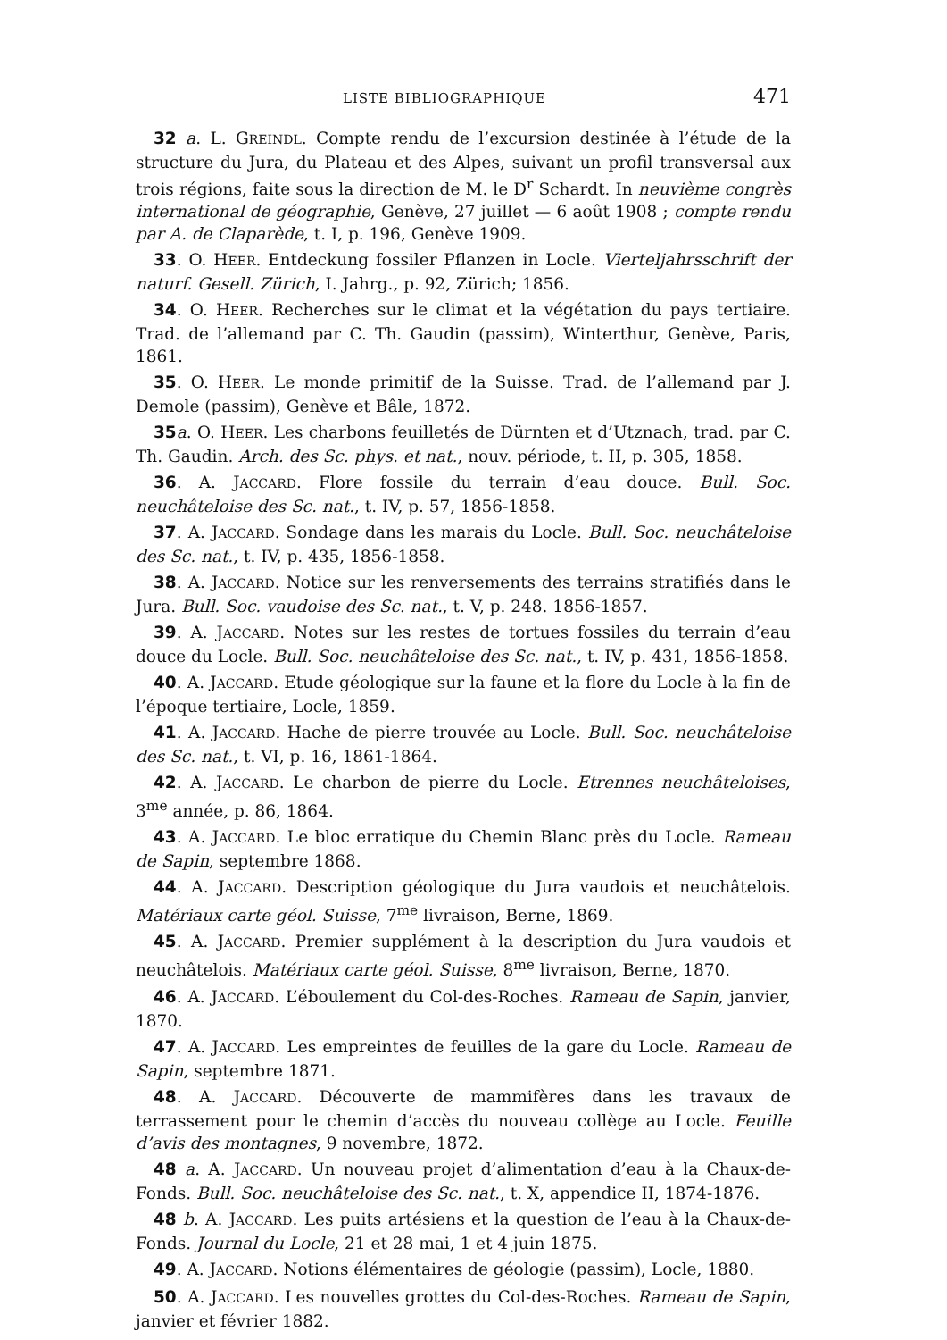LISTE BIBLIOGRAPHIQUE 471
32 a. L. GREINDL. Compte rendu de l’excursion destinée à l’étude de la structure du Jura, du Plateau et des Alpes, suivant un profil transversal aux trois régions, faite sous la direction de M. le D<sup>r</sup> Schardt. In neuvième congrès international de géographie, Genève, 27 juillet — 6 août 1908 ; compte rendu par A. de Claparède, t. I, p. 196, Genève 1909.
33. O. HEER. Entdeckung fossiler Pflanzen in Locle. Vierteljahrsschrift der naturf. Gesell. Zürich, I. Jahrg., p. 92, Zürich; 1856.
34. O. HEER. Recherches sur le climat et la végétation du pays tertiaire. Trad. de l’allemand par C. Th. Gaudin (passim), Winterthur, Genève, Paris, 1861.
35. O. HEER. Le monde primitif de la Suisse. Trad. de l’allemand par J. Demole (passim), Genève et Bâle, 1872.
35 a. O. HEER. Les charbons feuilletés de Dürnten et d’Utznach, trad. par C. Th. Gaudin. Arch. des Sc. phys. et nat., nouv. période, t. II, p. 305, 1858.
36. A. JACCARD. Flore fossile du terrain d’eau douce. Bull. Soc. neuchâteloise des Sc. nat., t. IV, p. 57, 1856-1858.
37. A. JACCARD. Sondage dans les marais du Locle. Bull. Soc. neuchâteloise des Sc. nat., t. IV, p. 435, 1856-1858.
38. A. JACCARD. Notice sur les renversements des terrains stratifiés dans le Jura. Bull. Soc. vaudoise des Sc. nat., t. V, p. 248. 1856-1857.
39. A. JACCARD. Notes sur les restes de tortues fossiles du terrain d’eau douce du Locle. Bull. Soc. neuchâteloise des Sc. nat., t. IV, p. 431, 1856-1858.
40. A. JACCARD. Etude géologique sur la faune et la flore du Locle à la fin de l’époque tertiaire, Locle, 1859.
41. A. JACCARD. Hache de pierre trouvée au Locle. Bull. Soc. neuchâteloise des Sc. nat., t. VI, p. 16, 1861-1864.
42. A. JACCARD. Le charbon de pierre du Locle. Etrennes neuchâteloises, 3<sup>me</sup> année, p. 86, 1864.
43. A. JACCARD. Le bloc erratique du Chemin Blanc près du Locle. Rameau de Sapin, septembre 1868.
44. A. JACCARD. Description géologique du Jura vaudois et neuchâtelois. Matériaux carte géol. Suisse, 7<sup>me</sup> livraison, Berne, 1869.
45. A. JACCARD. Premier supplément à la description du Jura vaudois et neuchâtelois. Matériaux carte géol. Suisse, 8<sup>me</sup> livraison, Berne, 1870.
46. A. JACCARD. L’éboulement du Col-des-Roches. Rameau de Sapin, janvier, 1870.
47. A. JACCARD. Les empreintes de feuilles de la gare du Locle. Rameau de Sapin, septembre 1871.
48. A. JACCARD. Découverte de mammifères dans les travaux de terrassement pour le chemin d’accès du nouveau collège au Locle. Feuille d’avis des montagnes, 9 novembre, 1872.
48 a. A. JACCARD. Un nouveau projet d’alimentation d’eau à la Chaux-de-Fonds. Bull. Soc. neuchâteloise des Sc. nat., t. X, appendice II, 1874-1876.
48 b. A. JACCARD. Les puits artésiens et la question de l’eau à la Chaux-de-Fonds. Journal du Locle, 21 et 28 mai, 1 et 4 juin 1875.
49. A. JACCARD. Notions élémentaires de géologie (passim), Locle, 1880.
50. A. JACCARD. Les nouvelles grottes du Col-des-Roches. Rameau de Sapin, janvier et février 1882.